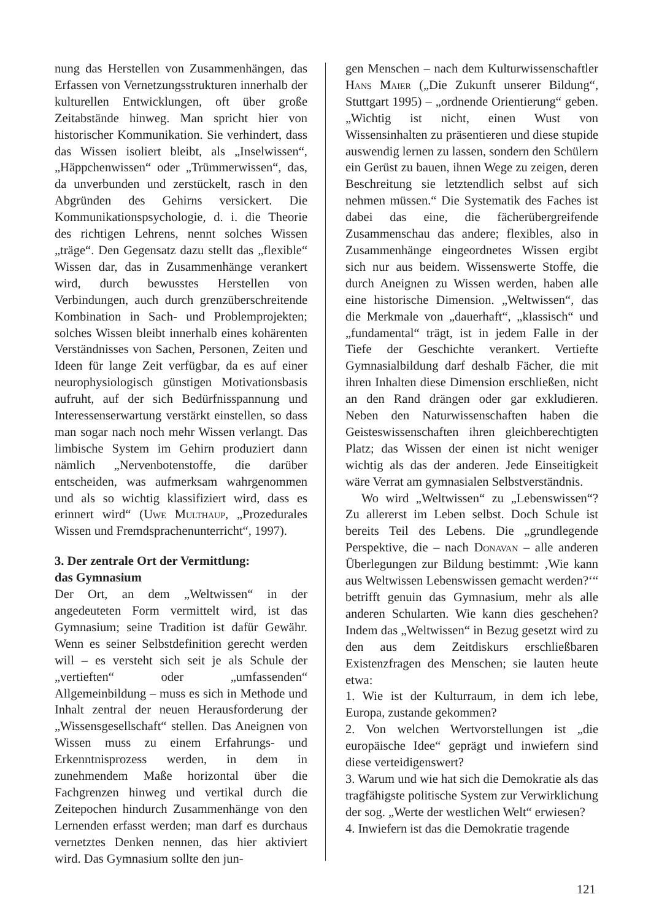nung das Herstellen von Zusammenhängen, das Erfassen von Vernetzungsstrukturen innerhalb der kulturellen Entwicklungen, oft über große Zeitabstände hinweg. Man spricht hier von historischer Kommunikation. Sie verhindert, dass das Wissen isoliert bleibt, als „Inselwissen“, „Häppchenwissen“ oder „Trümmerwissen“, das, da unverbunden und zerstückelt, rasch in den Abgründen des Gehirns versickert. Die Kommunikationspsychologie, d. i. die Theorie des richtigen Lehrens, nennt solches Wissen „träge“. Den Gegensatz dazu stellt das „flexible“ Wissen dar, das in Zusammenhänge verankert wird, durch bewusstes Herstellen von Verbindungen, auch durch grenzüberschreitende Kombination in Sach- und Problemprojekten; solches Wissen bleibt innerhalb eines kohärenten Verständnisses von Sachen, Personen, Zeiten und Ideen für lange Zeit verfügbar, da es auf einer neurophysiologisch günstigen Motivationsbasis aufruht, auf der sich Bedürfnisspannung und Interessenserwartung verstärkt einstellen, so dass man sogar nach noch mehr Wissen verlangt. Das limbische System im Gehirn produziert dann nämlich „Nervenbotenstoffe, die darüber entscheiden, was aufmerksam wahrgenommen und als so wichtig klassifiziert wird, dass es erinnert wird“ (Uwe Multhaup, „Prozedurales Wissen und Fremdsprachenunterricht“, 1997).
3. Der zentrale Ort der Vermittlung:
das Gymnasium
Der Ort, an dem „Weltwissen“ in der angedeuteten Form vermittelt wird, ist das Gymnasium; seine Tradition ist dafür Gewähr. Wenn es seiner Selbstdefinition gerecht werden will – es versteht sich seit je als Schule der „vertieften“ oder „umfassenden“ Allgemeinbildung – muss es sich in Methode und Inhalt zentral der neuen Herausforderung der „Wissensgesellschaft“ stellen. Das Aneignen von Wissen muss zu einem Erfahrungs- und Erkenntnisprozess werden, in dem in zunehmendem Maße horizontal über die Fachgrenzen hinweg und vertikal durch die Zeitepochen hindurch Zusammenhänge von den Lernenden erfasst werden; man darf es durchaus vernetztes Denken nennen, das hier aktiviert wird. Das Gymnasium sollte den jun-
gen Menschen – nach dem Kulturwissenschaftler Hans Maier („Die Zukunft unserer Bildung“, Stuttgart 1995) – „ordnende Orientierung“ geben. „Wichtig ist nicht, einen Wust von Wissensinhalten zu präsentieren und diese stupide auswendig lernen zu lassen, sondern den Schülern ein Gerüst zu bauen, ihnen Wege zu zeigen, deren Beschreitung sie letztendlich selbst auf sich nehmen müssen.“ Die Systematik des Faches ist dabei das eine, die fächerübergreifende Zusammenschau das andere; flexibles, also in Zusammenhänge eingeordnetes Wissen ergibt sich nur aus beidem. Wissenswerte Stoffe, die durch Aneignen zu Wissen werden, haben alle eine historische Dimension. „Weltwissen“, das die Merkmale von „dauerhaft“, „klassisch“ und „fundamental“ trägt, ist in jedem Falle in der Tiefe der Geschichte verankert. Vertiefte Gymnasialbildung darf deshalb Fächer, die mit ihren Inhalten diese Dimension erschließen, nicht an den Rand drängen oder gar exkludieren. Neben den Naturwissenschaften haben die Geisteswissenschaften ihren gleichberechtigten Platz; das Wissen der einen ist nicht weniger wichtig als das der anderen. Jede Einseitigkeit wäre Verrat am gymnasialen Selbstverständnis.
Wo wird „Weltwissen“ zu „Lebenswissen“? Zu allererst im Leben selbst. Doch Schule ist bereits Teil des Lebens. Die „grundlegende Perspektive, die – nach Donavan – alle anderen Überlegungen zur Bildung bestimmt: ‚Wie kann aus Weltwissen Lebenswissen gemacht werden?‘“ betrifft genuin das Gymnasium, mehr als alle anderen Schularten. Wie kann dies geschehen? Indem das „Weltwissen“ in Bezug gesetzt wird zu den aus dem Zeitdiskurs erschließbaren Existenzfragen des Menschen; sie lauten heute etwa:
1. Wie ist der Kulturraum, in dem ich lebe, Europa, zustande gekommen?
2. Von welchen Wertvorstellungen ist „die europäische Idee“ geprägt und inwiefern sind diese verteidigenswert?
3. Warum und wie hat sich die Demokratie als das tragfähigste politische System zur Verwirklichung der sog. „Werte der westlichen Welt“ erwiesen?
4. Inwiefern ist das die Demokratie tragende
121